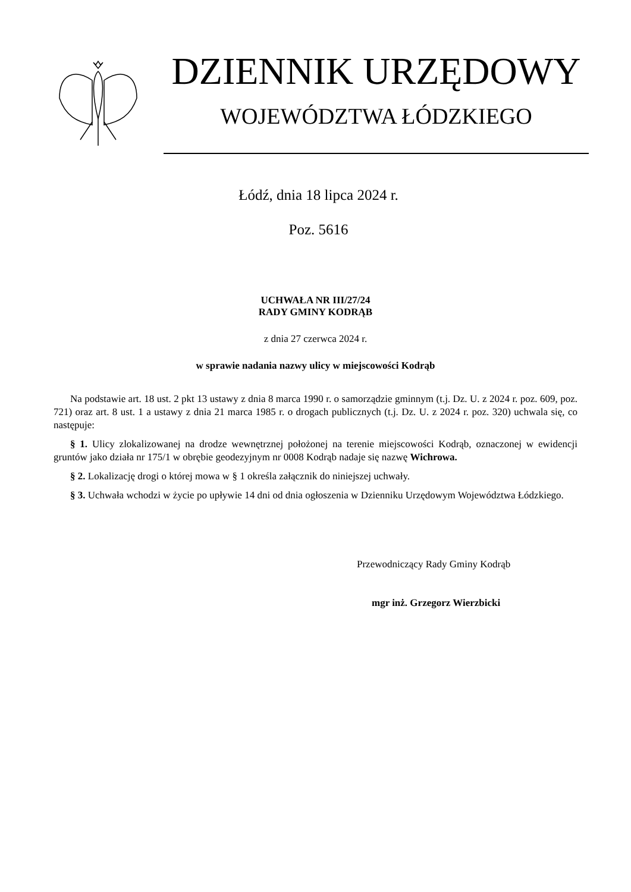DZIENNIK URZĘDOWY
WOJEWÓDZTWA ŁÓDZKIEGO
Łódź, dnia 18 lipca 2024 r.
Poz. 5616
UCHWAŁA NR III/27/24
RADY GMINY KODRĄB
z dnia 27 czerwca 2024 r.
w sprawie nadania nazwy ulicy w miejscowości Kodrąb
Na podstawie art. 18 ust. 2 pkt 13 ustawy z dnia 8 marca 1990 r. o samorządzie gminnym (t.j. Dz. U. z 2024 r. poz. 609, poz. 721) oraz art. 8 ust. 1 a ustawy z dnia 21 marca 1985 r. o drogach publicznych (t.j. Dz. U. z 2024 r. poz. 320) uchwala się, co następuje:
§ 1. Ulicy zlokalizowanej na drodze wewnętrznej położonej na terenie miejscowości Kodrąb, oznaczonej w ewidencji gruntów jako działa nr 175/1 w obrębie geodezyjnym nr 0008 Kodrąb nadaje się nazwę Wichrowa.
§ 2. Lokalizację drogi o której mowa w § 1 określa załącznik do niniejszej uchwały.
§ 3. Uchwała wchodzi w życie po upływie 14 dni od dnia ogłoszenia w Dzienniku Urzędowym Województwa Łódzkiego.
Przewodniczący Rady Gminy Kodrąb
mgr inż. Grzegorz Wierzbicki